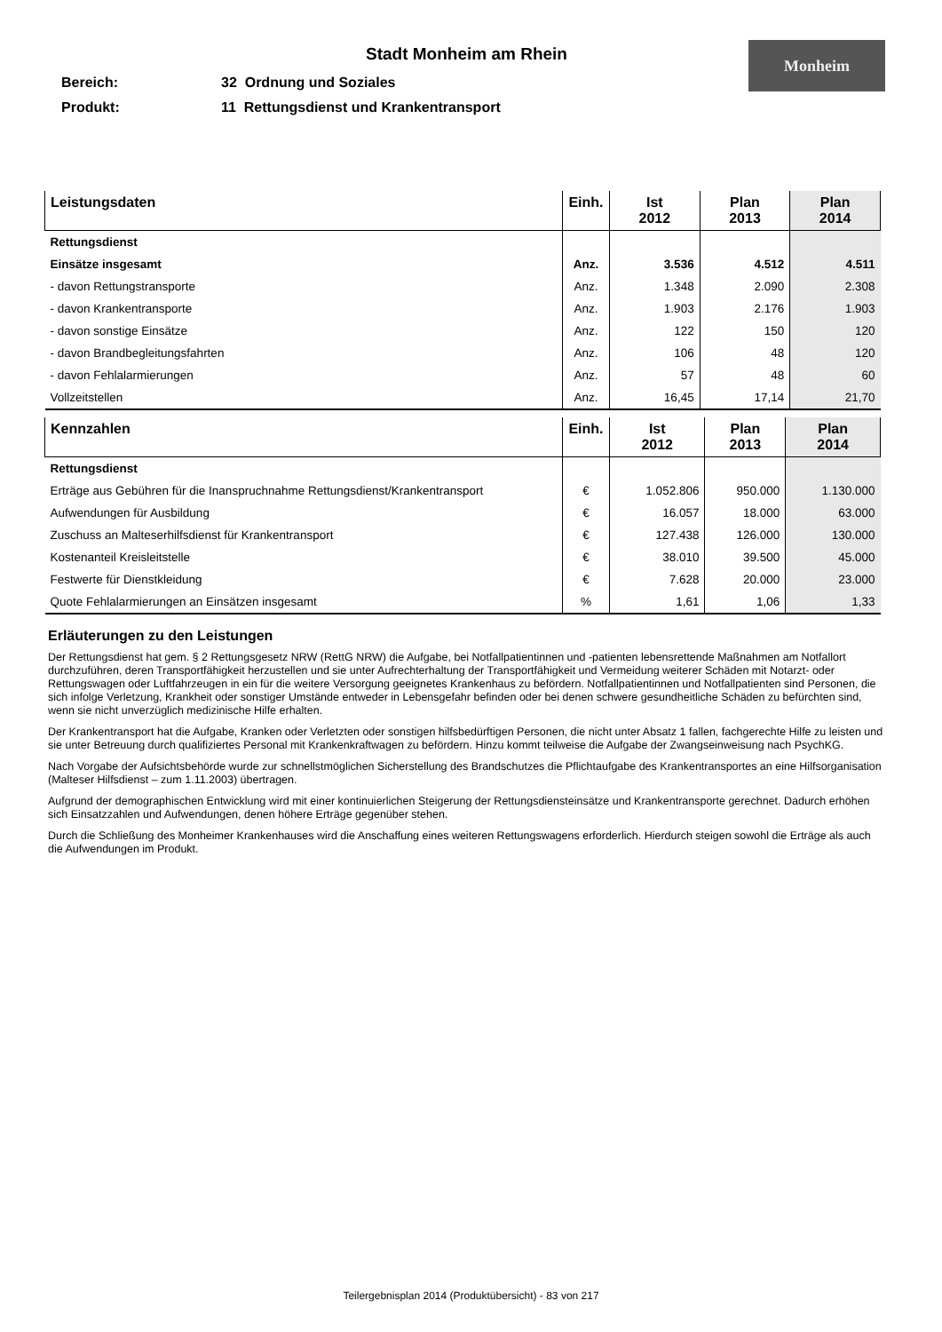Monheim
Stadt Monheim am Rhein
Bereich: 32 Ordnung und Soziales
Produkt: 11 Rettungsdienst und Krankentransport
| Leistungsdaten | Einh. | Ist 2012 | Plan 2013 | Plan 2014 |
| --- | --- | --- | --- | --- |
| Rettungsdienst | | | | |
| Einsätze insgesamt | Anz. | 3.536 | 4.512 | 4.511 |
| - davon Rettungstransporte | Anz. | 1.348 | 2.090 | 2.308 |
| - davon Krankentransporte | Anz. | 1.903 | 2.176 | 1.903 |
| - davon sonstige Einsätze | Anz. | 122 | 150 | 120 |
| - davon Brandbegleitungsfahrten | Anz. | 106 | 48 | 120 |
| - davon Fehlalarmierungen | Anz. | 57 | 48 | 60 |
| Vollzeitstellen | Anz. | 16,45 | 17,14 | 21,70 |
| Kennzahlen | Einh. | Ist 2012 | Plan 2013 | Plan 2014 |
| --- | --- | --- | --- | --- |
| Rettungsdienst | | | | |
| Erträge aus Gebühren für die Inanspruchnahme Rettungsdienst/Krankentransport | € | 1.052.806 | 950.000 | 1.130.000 |
| Aufwendungen für Ausbildung | € | 16.057 | 18.000 | 63.000 |
| Zuschuss an Malteserhilfsdienst für Krankentransport | € | 127.438 | 126.000 | 130.000 |
| Kostenanteil Kreisleitstelle | € | 38.010 | 39.500 | 45.000 |
| Festwerte für Dienstkleidung | € | 7.628 | 20.000 | 23.000 |
| Quote Fehlalarmierungen an Einsätzen insgesamt | % | 1,61 | 1,06 | 1,33 |
Erläuterungen zu den Leistungen
Der Rettungsdienst hat gem. § 2 Rettungsgesetz NRW (RettG NRW) die Aufgabe, bei Notfallpatientinnen und -patienten lebensrettende Maßnahmen am Notfallort durchzuführen, deren Transportfähigkeit herzustellen und sie unter Aufrechterhaltung der Transportfähigkeit und Vermeidung weiterer Schäden mit Notarzt- oder Rettungswagen oder Luftfahrzeugen in ein für die weitere Versorgung geeignetes Krankenhaus zu befördern. Notfallpatientinnen und Notfallpatienten sind Personen, die sich infolge Verletzung, Krankheit oder sonstiger Umstände entweder in Lebensgefahr befinden oder bei denen schwere gesundheitliche Schäden zu befürchten sind, wenn sie nicht unverzüglich medizinische Hilfe erhalten.
Der Krankentransport hat die Aufgabe, Kranken oder Verletzten oder sonstigen hilfsbedürftigen Personen, die nicht unter Absatz 1 fallen, fachgerechte Hilfe zu leisten und sie unter Betreuung durch qualifiziertes Personal mit Krankenkraftwagen zu befördern. Hinzu kommt teilweise die Aufgabe der Zwangseinweisung nach PsychKG.
Nach Vorgabe der Aufsichtsbehörde wurde zur schnellstmöglichen Sicherstellung des Brandschutzes die Pflichtaufgabe des Krankentransportes an eine Hilfsorganisation (Malteser Hilfsdienst – zum 1.11.2003) übertragen.
Aufgrund der demographischen Entwicklung wird mit einer kontinuierlichen Steigerung der Rettungsdiensteinsätze und Krankentransporte gerechnet. Dadurch erhöhen sich Einsatzzahlen und Aufwendungen, denen höhere Erträge gegenüber stehen.
Durch die Schließung des Monheimer Krankenhauses wird die Anschaffung eines weiteren Rettungswagens erforderlich. Hierdurch steigen sowohl die Erträge als auch die Aufwendungen im Produkt.
Teilergebnisplan 2014 (Produktübersicht) - 83 von 217